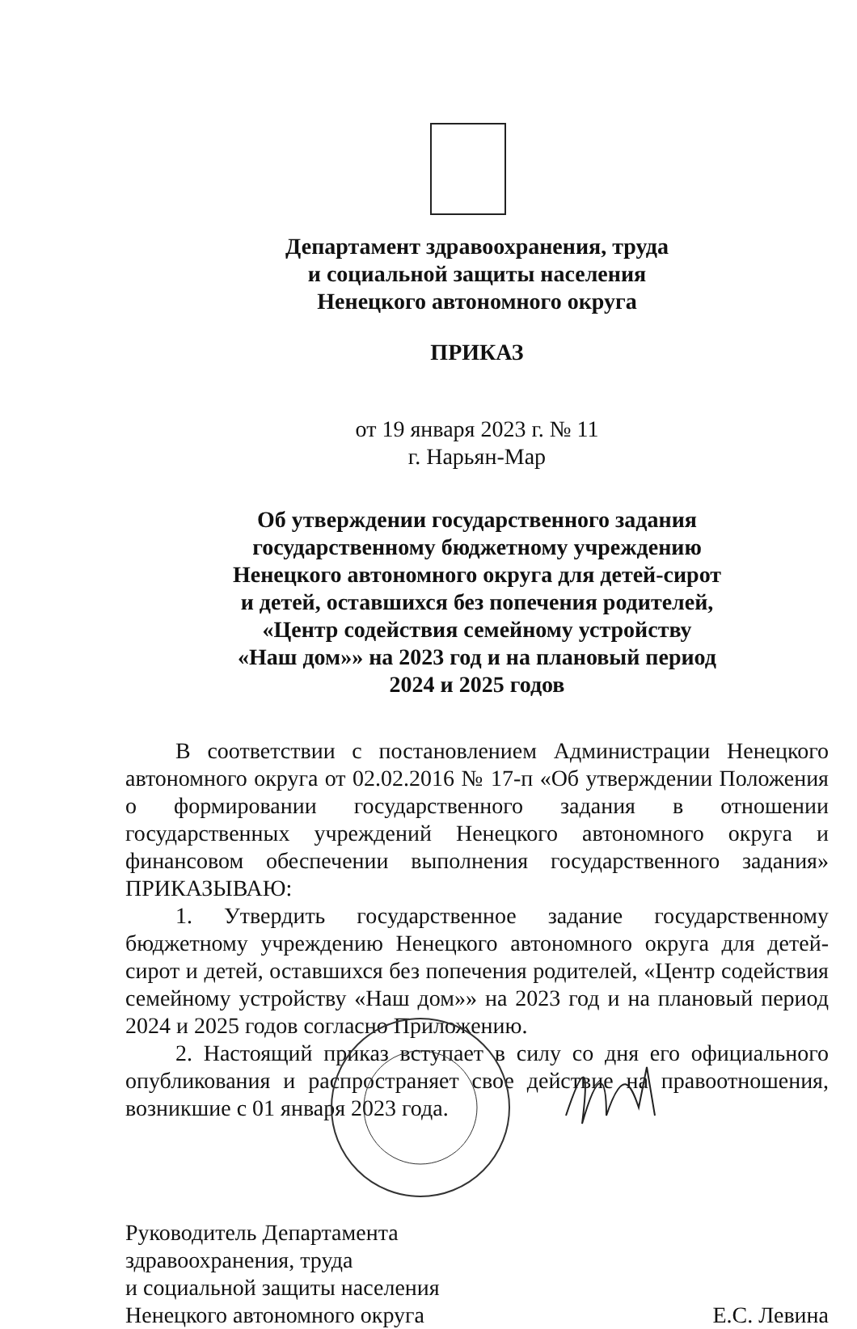Департамент здравоохранения, труда
и социальной защиты населения
Ненецкого автономного округа
ПРИКАЗ
от 19 января 2023 г. № 11
г. Нарьян-Мар
Об утверждении государственного задания
государственному бюджетному учреждению
Ненецкого автономного округа для детей-сирот
и детей, оставшихся без попечения родителей,
«Центр содействия семейному устройству
«Наш дом»» на 2023 год и на плановый период
2024 и 2025 годов
В соответствии с постановлением Администрации Ненецкого автономного округа от 02.02.2016 № 17-п «Об утверждении Положения о формировании государственного задания в отношении государственных учреждений Ненецкого автономного округа и финансовом обеспечении выполнения государственного задания» ПРИКАЗЫВАЮ:
1. Утвердить государственное задание государственному бюджетному учреждению Ненецкого автономного округа для детей-сирот и детей, оставшихся без попечения родителей, «Центр содействия семейному устройству «Наш дом»» на 2023 год и на плановый период 2024 и 2025 годов согласно Приложению.
2. Настоящий приказ вступает в силу со дня его официального опубликования и распространяет свое действие на правоотношения, возникшие с 01 января 2023 года.
Руководитель Департамента
здравоохранения, труда
и социальной защиты населения
Ненецкого автономного округа
Е.С. Левина